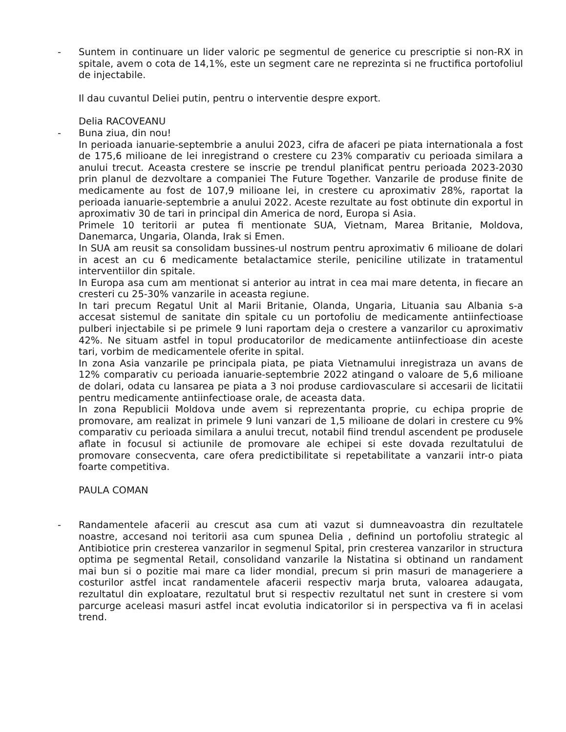- Suntem in continuare un lider valoric pe segmentul de generice cu prescriptie si non-RX in spitale, avem o cota de 14,1%, este un segment care ne reprezinta si ne fructifica portofoliul de injectabile.
Il dau cuvantul Deliei putin, pentru o interventie despre export.
Delia RACOVEANU
- Buna ziua, din nou!
In perioada ianuarie-septembrie a anului 2023, cifra de afaceri pe piata internationala a fost de 175,6 milioane de lei inregistrand o crestere cu 23% comparativ cu perioada similara a anului trecut. Aceasta crestere se inscrie pe trendul planificat pentru perioada 2023-2030 prin planul de dezvoltare a companiei The Future Together. Vanzarile de produse finite de medicamente au fost de 107,9 milioane lei, in crestere cu aproximativ 28%, raportat la perioada ianuarie-septembrie a anului 2022. Aceste rezultate au fost obtinute din exportul in aproximativ 30 de tari in principal din America de nord, Europa si Asia.
Primele 10 teritorii ar putea fi mentionate SUA, Vietnam, Marea Britanie, Moldova, Danemarca, Ungaria, Olanda, Irak si Emen.
In SUA am reusit sa consolidam bussines-ul nostrum pentru aproximativ 6 milioane de dolari in acest an cu 6 medicamente betalactamice sterile, peniciline utilizate in tratamentul interventiilor din spitale.
In Europa asa cum am mentionat si anterior au intrat in cea mai mare detenta, in fiecare an cresteri cu 25-30% vanzarile in aceasta regiune.
In tari precum Regatul Unit al Marii Britanie, Olanda, Ungaria, Lituania sau Albania s-a accesat sistemul de sanitate din spitale cu un portofoliu de medicamente antiinfectioase pulberi injectabile si pe primele 9 luni raportam deja o crestere a vanzarilor cu aproximativ 42%. Ne situam astfel in topul producatorilor de medicamente antiinfectioase din aceste tari, vorbim de medicamentele oferite in spital.
In zona Asia vanzarile pe principala piata, pe piata Vietnamului inregistraza un avans de 12% comparativ cu perioada ianuarie-septembrie 2022 atingand o valoare de 5,6 milioane de dolari, odata cu lansarea pe piata a 3 noi produse cardiovasculare si accesarii de licitatii pentru medicamente antiinfectioase orale, de aceasta data.
In zona Republicii Moldova unde avem si reprezentanta proprie, cu echipa proprie de promovare, am realizat in primele 9 luni vanzari de 1,5 milioane de dolari in crestere cu 9% comparativ cu perioada similara a anului trecut, notabil fiind trendul ascendent pe produsele aflate in focusul si actiunile de promovare ale echipei si este dovada rezultatului de promovare consecventa, care ofera predictibilitate si repetabilitate a vanzarii intr-o piata foarte competitiva.
PAULA COMAN
- Randamentele afacerii au crescut asa cum ati vazut si dumneavoastra din rezultatele noastre, accesand noi teritorii asa cum spunea Delia , definind un portofoliu strategic al Antibiotice prin cresterea vanzarilor in segmenul Spital, prin cresterea vanzarilor in structura optima pe segmental Retail, consolidand vanzarile la Nistatina si obtinand un randament mai bun si o pozitie mai mare ca lider mondial, precum si prin masuri de manageriere a costurilor astfel incat randamentele afacerii respectiv marja bruta, valoarea adaugata, rezultatul din exploatare, rezultatul brut si respectiv rezultatul net sunt in crestere si vom parcurge aceleasi masuri astfel incat evolutia indicatorilor si in perspectiva va fi in acelasi trend.